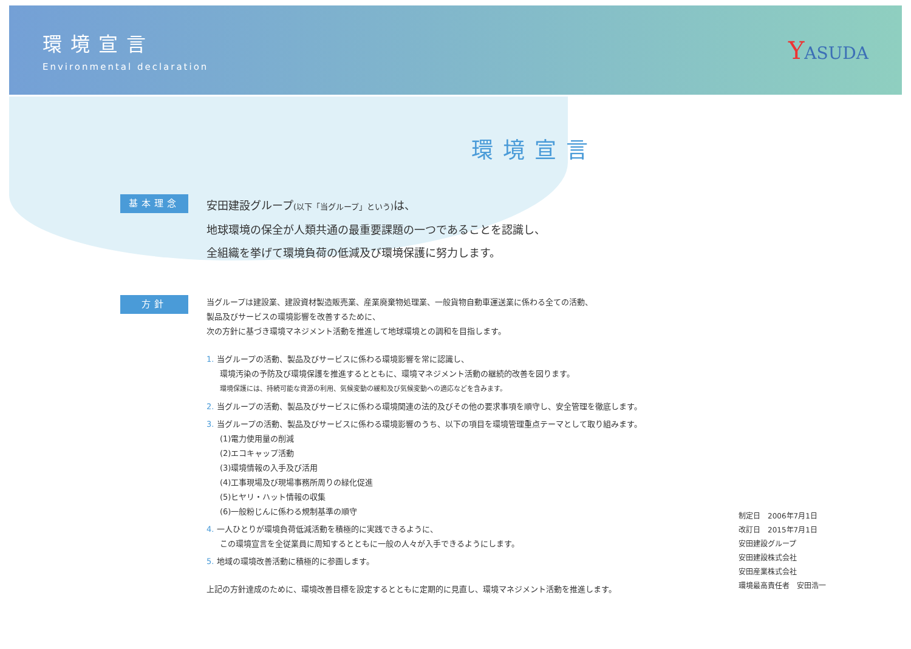環境宣言
Environmental declaration
YASUDA
環境宣言
基本理念
安田建設グループ(以下「当グループ」という) は、
地球環境の保全が人類共通の最重要課題の一つであることを認識し、
全組織を挙げて環境負荷の低減及び環境保護に努力します。
方針
当グループは建設業、建設資材製造販売業、産業廃棄物処理業、一般貨物自動車運送業に係わる全ての活動、
製品及びサービスの環境影響を改善するために、
次の方針に基づき環境マネジメント活動を推進して地球環境との調和を目指します。
1. 当グループの活動、製品及びサービスに係わる環境影響を常に認識し、
環境汚染の予防及び環境保護を推進するとともに、環境マネジメント活動の継続的改善を図ります。
環境保護には、持続可能な資源の利用、気候変動の緩和及び気候変動への適応などを含みます。
2. 当グループの活動、製品及びサービスに係わる環境関連の法的及びその他の要求事項を順守し、安全管理を徹底します。
3. 当グループの活動、製品及びサービスに係わる環境影響のうち、以下の項目を環境管理重点テーマとして取り組みます。
(1)電力使用量の削減
(2)エコキャップ活動
(3)環境情報の入手及び活用
(4)工事現場及び現場事務所周りの緑化促進
(5)ヒヤリ・ハット情報の収集
(6)一般粉じんに係わる規制基準の順守
4. 一人ひとりが環境負荷低減活動を積極的に実践できるように、
この環境宣言を全従業員に周知するとともに一般の人々が入手できるようにします。
5. 地域の環境改善活動に積極的に参画します。
上記の方針達成のために、環境改善目標を設定するとともに定期的に見直し、環境マネジメント活動を推進します。
制定日　2006年7月1日
改訂日　2015年7月1日
安田建設グループ
安田建設株式会社
安田産業株式会社
環境最高責任者　安田浩一